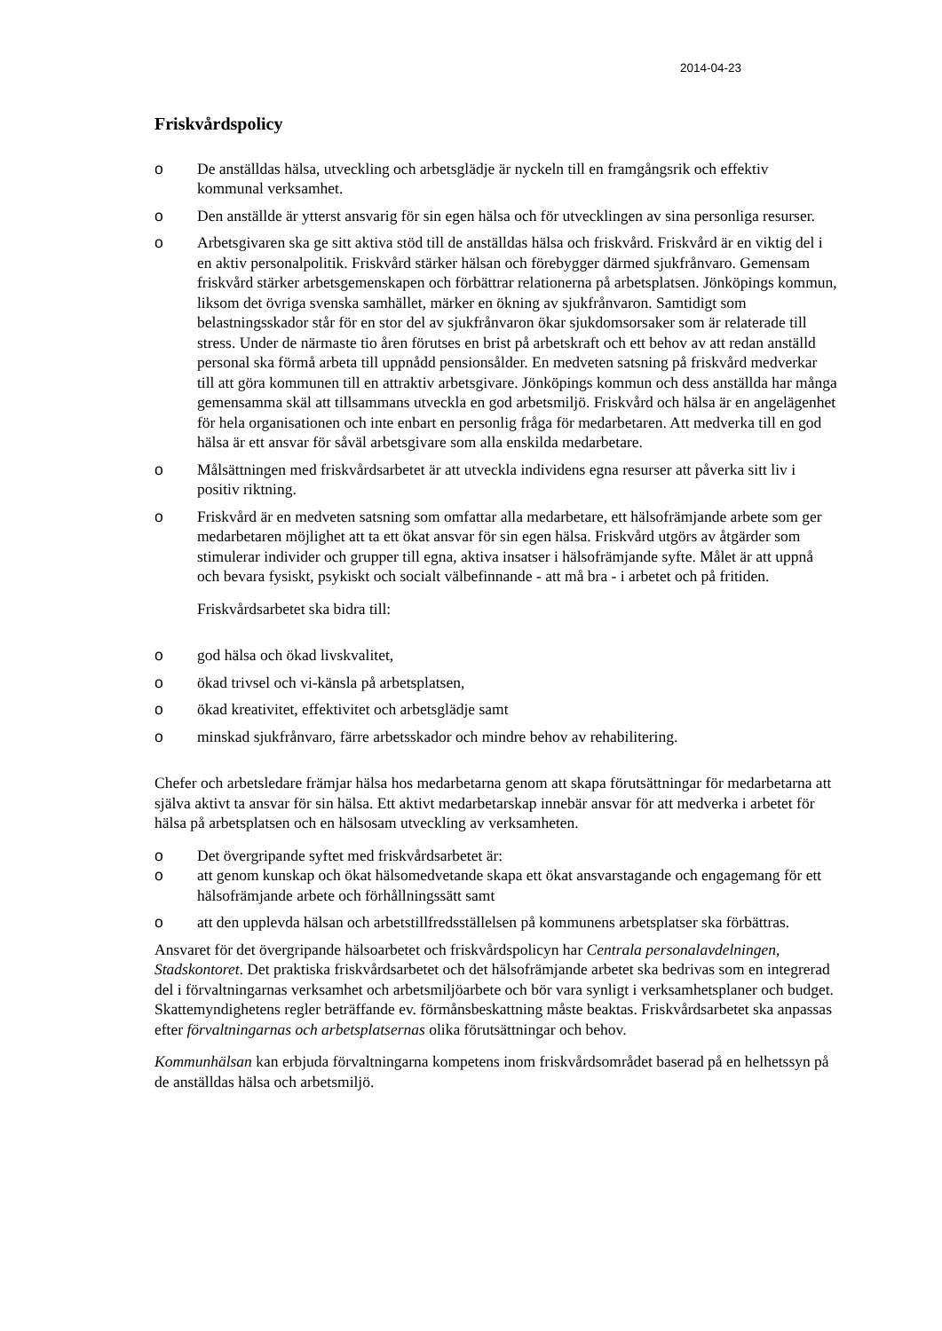2014-04-23
Friskvårdspolicy
o De anställdas hälsa, utveckling och arbetsglädje är nyckeln till en framgångsrik och effektiv kommunal verksamhet.
o Den anställde är ytterst ansvarig för sin egen hälsa och för utvecklingen av sina personliga resurser.
o Arbetsgivaren ska ge sitt aktiva stöd till de anställdas hälsa och friskvård. Friskvård är en viktig del i en aktiv personalpolitik. Friskvård stärker hälsan och förebygger därmed sjukfrånvaro. Gemensam friskvård stärker arbetsgemenskapen och förbättrar relationerna på arbetsplatsen. Jönköpings kommun, liksom det övriga svenska samhället, märker en ökning av sjukfrånvaron. Samtidigt som belastningsskador står för en stor del av sjukfrånvaron ökar sjukdomsorsaker som är relaterade till stress. Under de närmaste tio åren förutses en brist på arbetskraft och ett behov av att redan anställd personal ska förmå arbeta till uppnådd pensionsålder. En medveten satsning på friskvård medverkar till att göra kommunen till en attraktiv arbetsgivare. Jönköpings kommun och dess anställda har många gemensamma skäl att tillsammans utveckla en god arbetsmiljö. Friskvård och hälsa är en angelägenhet för hela organisationen och inte enbart en personlig fråga för medarbetaren. Att medverka till en god hälsa är ett ansvar för såväl arbetsgivare som alla enskilda medarbetare.
o Målsättningen med friskvårdsarbetet är att utveckla individens egna resurser att påverka sitt liv i positiv riktning.
o Friskvård är en medveten satsning som omfattar alla medarbetare, ett hälsofrämjande arbete som ger medarbetaren möjlighet att ta ett ökat ansvar för sin egen hälsa. Friskvård utgörs av åtgärder som stimulerar individer och grupper till egna, aktiva insatser i hälsofrämjande syfte. Målet är att uppnå och bevara fysiskt, psykiskt och socialt välbefinnande - att må bra - i arbetet och på fritiden.
Friskvårdsarbetet ska bidra till:
o god hälsa och ökad livskvalitet,
o ökad trivsel och vi-känsla på arbetsplatsen,
o ökad kreativitet, effektivitet och arbetsglädje samt
o minskad sjukfrånvaro, färre arbetsskador och mindre behov av rehabilitering.
Chefer och arbetsledare främjar hälsa hos medarbetarna genom att skapa förutsättningar för medarbetarna att själva aktivt ta ansvar för sin hälsa. Ett aktivt medarbetarskap innebär ansvar för att medverka i arbetet för hälsa på arbetsplatsen och en hälsosam utveckling av verksamheten.
o Det övergripande syftet med friskvårdsarbetet är:
o att genom kunskap och ökat hälsomedvetande skapa ett ökat ansvarstagande och engagemang för ett hälsofrämjande arbete och förhållningssätt samt
o att den upplevda hälsan och arbetstillfredsställelsen på kommunens arbetsplatser ska förbättras.
Ansvaret för det övergripande hälsoarbetet och friskvårdspolicyn har Centrala personalavdelningen, Stadskontoret. Det praktiska friskvårdsarbetet och det hälsofrämjande arbetet ska bedrivas som en integrerad del i förvaltningarnas verksamhet och arbetsmiljöarbete och bör vara synligt i verksamhetsplaner och budget. Skattemyndighetens regler beträffande ev. förmånsbeskattning måste beaktas. Friskvårdsarbetet ska anpassas efter förvaltningarnas och arbetsplatsernas olika förutsättningar och behov.
Kommunhälsan kan erbjuda förvaltningarna kompetens inom friskvårdsområdet baserad på en helhetssyn på de anställdas hälsa och arbetsmiljö.